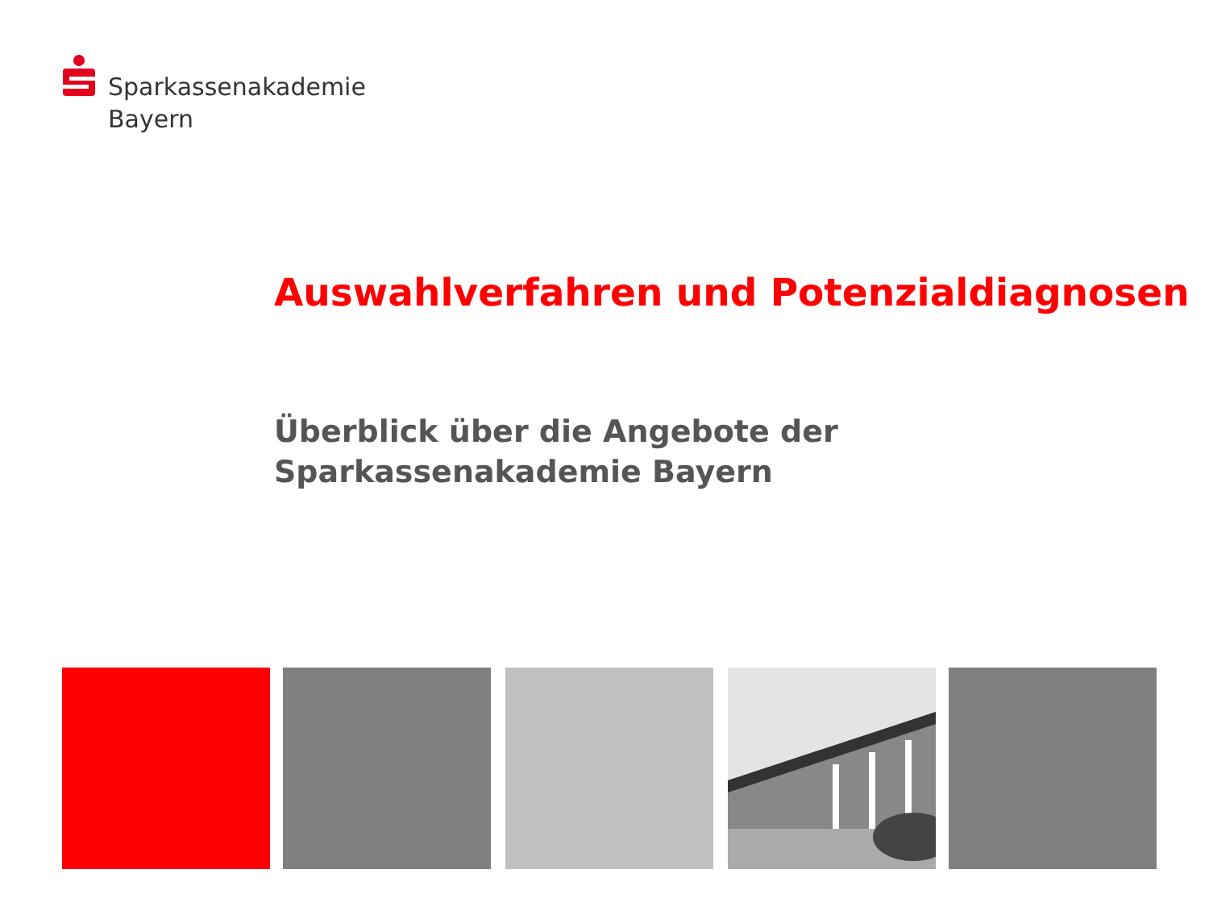Sparkassenakademie
Bayern
Auswahlverfahren und Potenzialdiagnosen
Überblick über die Angebote der
Sparkassenakademie Bayern